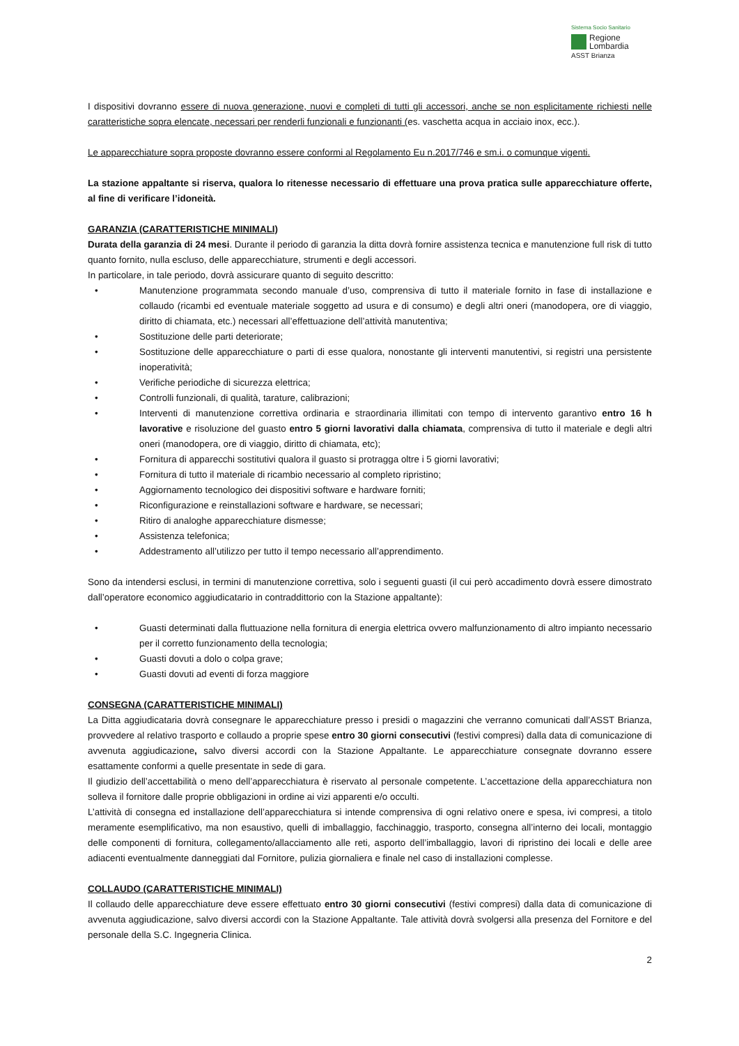Sistema Socio Sanitario
Regione
Lombardia
ASST Brianza
I dispositivi dovranno essere di nuova generazione, nuovi e completi di tutti gli accessori, anche se non esplicitamente richiesti nelle caratteristiche sopra elencate, necessari per renderli funzionali e funzionanti (es. vaschetta acqua in acciaio inox, ecc.).
Le apparecchiature sopra proposte dovranno essere conformi al Regolamento Eu n.2017/746 e sm.i. o comunque vigenti.
La stazione appaltante si riserva, qualora lo ritenesse necessario di effettuare una prova pratica sulle apparecchiature offerte, al fine di verificare l’idoneità.
GARANZIA (CARATTERISTICHE MINIMALI)
Durata della garanzia di 24 mesi. Durante il periodo di garanzia la ditta dovrà fornire assistenza tecnica e manutenzione full risk di tutto quanto fornito, nulla escluso, delle apparecchiature, strumenti e degli accessori.
In particolare, in tale periodo, dovrà assicurare quanto di seguito descritto:
• Manutenzione programmata secondo manuale d’uso, comprensiva di tutto il materiale fornito in fase di installazione e collaudo (ricambi ed eventuale materiale soggetto ad usura e di consumo) e degli altri oneri (manodopera, ore di viaggio, diritto di chiamata, etc.) necessari all’effettuazione dell’attività manutentiva;
• Sostituzione delle parti deteriorate;
• Sostituzione delle apparecchiature o parti di esse qualora, nonostante gli interventi manutentivi, si registri una persistente inoperatività;
• Verifiche periodiche di sicurezza elettrica;
• Controlli funzionali, di qualità, tarature, calibrazioni;
• Interventi di manutenzione correttiva ordinaria e straordinaria illimitati con tempo di intervento garantivo entro 16 h lavorative e risoluzione del guasto entro 5 giorni lavorativi dalla chiamata, comprensiva di tutto il materiale e degli altri oneri (manodopera, ore di viaggio, diritto di chiamata, etc);
• Fornitura di apparecchi sostitutivi qualora il guasto si protragga oltre i 5 giorni lavorativi;
• Fornitura di tutto il materiale di ricambio necessario al completo ripristino;
• Aggiornamento tecnologico dei dispositivi software e hardware forniti;
• Riconfigurazione e reinstallazioni software e hardware, se necessari;
• Ritiro di analoghe apparecchiature dismesse;
• Assistenza telefonica;
• Addestramento all’utilizzo per tutto il tempo necessario all’apprendimento.
Sono da intendersi esclusi, in termini di manutenzione correttiva, solo i seguenti guasti (il cui però accadimento dovrà essere dimostrato dall’operatore economico aggiudicatario in contraddittorio con la Stazione appaltante):
• Guasti determinati dalla fluttuazione nella fornitura di energia elettrica ovvero malfunzionamento di altro impianto necessario per il corretto funzionamento della tecnologia;
• Guasti dovuti a dolo o colpa grave;
• Guasti dovuti ad eventi di forza maggiore
CONSEGNA (CARATTERISTICHE MINIMALI)
La Ditta aggiudicataria dovrà consegnare le apparecchiature presso i presidi o magazzini che verranno comunicati dall’ASST Brianza, provvedere al relativo trasporto e collaudo a proprie spese entro 30 giorni consecutivi (festivi compresi) dalla data di comunicazione di avvenuta aggiudicazione, salvo diversi accordi con la Stazione Appaltante. Le apparecchiature consegnate dovranno essere esattamente conformi a quelle presentate in sede di gara.
Il giudizio dell’accettabilità o meno dell’apparecchiatura è riservato al personale competente. L’accettazione della apparecchiatura non solleva il fornitore dalle proprie obbligazioni in ordine ai vizi apparenti e/o occulti.
L’attività di consegna ed installazione dell’apparecchiatura si intende comprensiva di ogni relativo onere e spesa, ivi compresi, a titolo meramente esemplificativo, ma non esaustivo, quelli di imballaggio, facchinaggio, trasporto, consegna all’interno dei locali, montaggio delle componenti di fornitura, collegamento/allacciamento alle reti, asporto dell’imballaggio, lavori di ripristino dei locali e delle aree adiacenti eventualmente danneggiati dal Fornitore, pulizia giornaliera e finale nel caso di installazioni complesse.
COLLAUDO (CARATTERISTICHE MINIMALI)
Il collaudo delle apparecchiature deve essere effettuato entro 30 giorni consecutivi (festivi compresi) dalla data di comunicazione di avvenuta aggiudicazione, salvo diversi accordi con la Stazione Appaltante. Tale attività dovrà svolgersi alla presenza del Fornitore e del personale della S.C. Ingegneria Clinica.
2